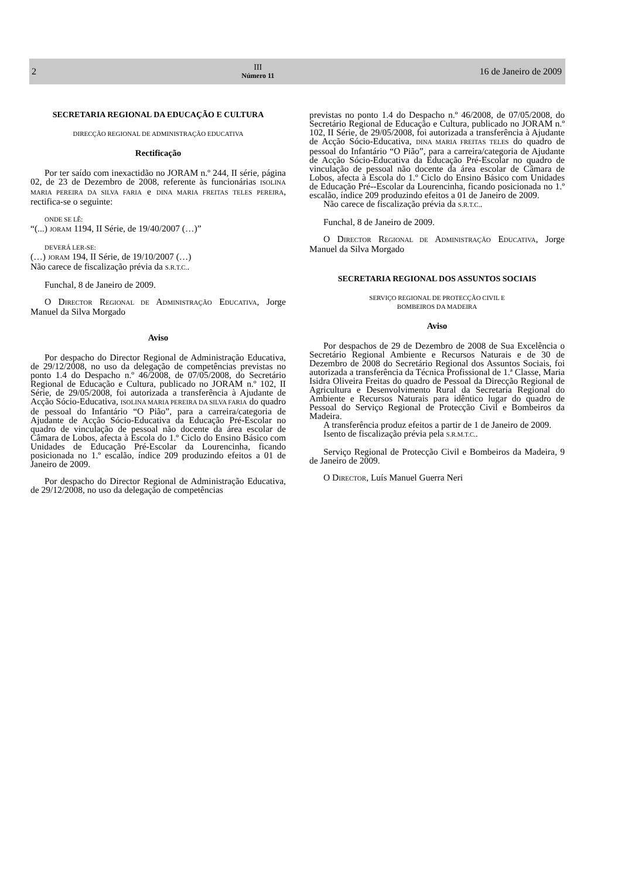2
III
Número 11
16 de Janeiro de 2009
SECRETARIA REGIONAL DA EDUCAÇÃO E CULTURA
DIRECÇÃO REGIONAL DE ADMINISTRAÇÃO EDUCATIVA
Rectificação
Por ter saído com inexactidão no JORAM n.º 244, II série, página 02, de 23 de Dezembro de 2008, referente às funcionárias ISOLINA MARIA PEREIRA DA SILVA FARIA e DINA MARIA FREITAS TELES PEREIRA, rectifica-se o seguinte:
ONDE SE LÊ:
“(...) JORAM 1194, II Série, de 19/40/2007 (…)”
DEVERÁ LER-SE:
(…) JORAM 194, II Série, de 19/10/2007 (…)
Não carece de fiscalização prévia da S.R.T.C..
Funchal, 8 de Janeiro de 2009.
O DIRECTOR REGIONAL DE ADMINISTRAÇÃO EDUCATIVA, Jorge Manuel da Silva Morgado
Aviso
Por despacho do Director Regional de Administração Educativa, de 29/12/2008, no uso da delegação de competências previstas no ponto 1.4 do Despacho n.º 46/2008, de 07/05/2008, do Secretário Regional de Educação e Cultura, publicado no JORAM n.º 102, II Série, de 29/05/2008, foi autorizada a transferência à Ajudante de Acção Sócio-Educativa, ISOLINA MARIA PEREIRA DA SILVA FARIA do quadro de pessoal do Infantário “O Pião”, para a carreira/categoria de Ajudante de Acção Sócio-Educativa da Educação Pré-Escolar no quadro de vinculação de pessoal não docente da área escolar de Câmara de Lobos, afecta à Escola do 1.º Ciclo do Ensino Básico com Unidades de Educação Pré-Escolar da Lourencinha, ficando posicionada no 1.º escalão, índice 209 produzindo efeitos a 01 de Janeiro de 2009.
Por despacho do Director Regional de Administração Educativa, de 29/12/2008, no uso da delegação de competências
previstas no ponto 1.4 do Despacho n.º 46/2008, de 07/05/2008, do Secretário Regional de Educação e Cultura, publicado no JORAM n.º 102, II Série, de 29/05/2008, foi autorizada a transferência à Ajudante de Acção Sócio-Educativa, DINA MARIA FREITAS TELES do quadro de pessoal do Infantário “O Pião”, para a carreira/categoria de Ajudante de Acção Sócio-Educativa da Educação Pré-Escolar no quadro de vinculação de pessoal não docente da área escolar de Câmara de Lobos, afecta à Escola do 1.º Ciclo do Ensino Básico com Unidades de Educação Pré--Escolar da Lourencinha, ficando posicionada no 1.º escalão, índice 209 produzindo efeitos a 01 de Janeiro de 2009.
Não carece de fiscalização prévia da S.R.T.C..
Funchal, 8 de Janeiro de 2009.
O DIRECTOR REGIONAL DE ADMINISTRAÇÃO EDUCATIVA, Jorge Manuel da Silva Morgado
SECRETARIA REGIONAL DOS ASSUNTOS SOCIAIS
SERVIÇO REGIONAL DE PROTECÇÃO CIVIL E
BOMBEIROS DA MADEIRA
Aviso
Por despachos de 29 de Dezembro de 2008 de Sua Excelência o Secretário Regional Ambiente e Recursos Naturais e de 30 de Dezembro de 2008 do Secretário Regional dos Assuntos Sociais, foi autorizada a transferência da Técnica Profissional de 1.ª Classe, Maria Isidra Oliveira Freitas do quadro de Pessoal da Direcção Regional de Agricultura e Desenvolvimento Rural da Secretaria Regional do Ambiente e Recursos Naturais para idêntico lugar do quadro de Pessoal do Serviço Regional de Protecção Civil e Bombeiros da Madeira.
A transferência produz efeitos a partir de 1 de Janeiro de 2009.
Isento de fiscalização prévia pela S.R.M.T.C..
Serviço Regional de Protecção Civil e Bombeiros da Madeira, 9 de Janeiro de 2009.
O DIRECTOR, Luís Manuel Guerra Neri